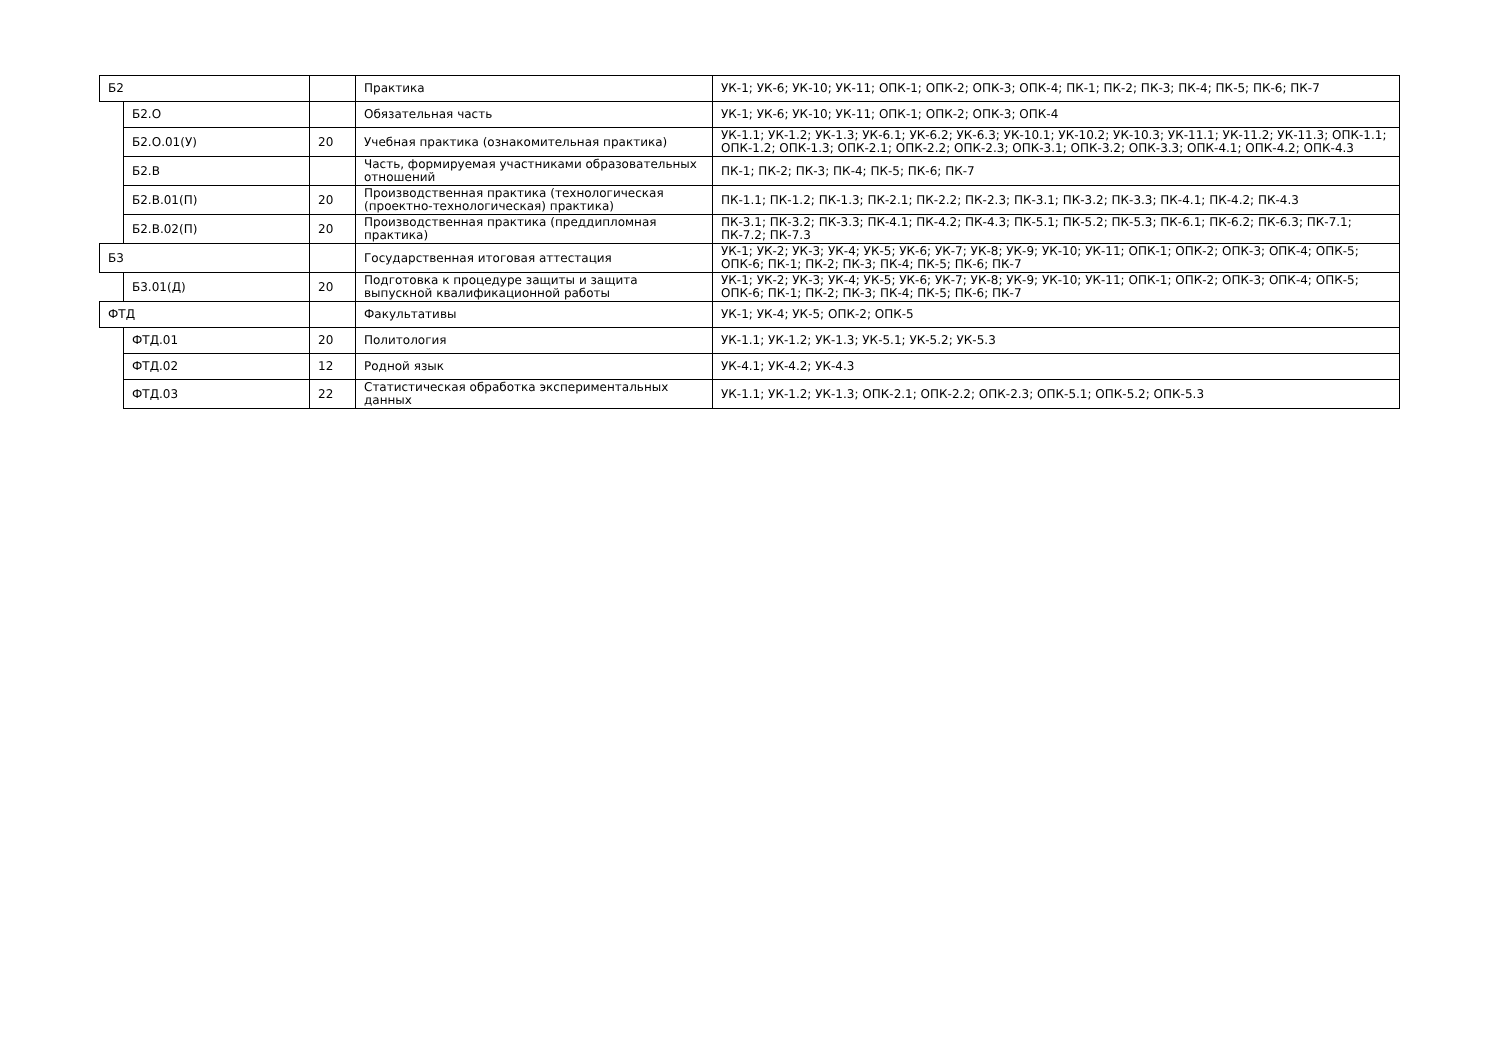| Б2 | | | Практика | УК-1; УК-6; УК-10; УК-11; ОПК-1; ОПК-2; ОПК-3; ОПК-4; ПК-1; ПК-2; ПК-3; ПК-4; ПК-5; ПК-6; ПК-7 |
| | Б2.О | | Обязательная часть | УК-1; УК-6; УК-10; УК-11; ОПК-1; ОПК-2; ОПК-3; ОПК-4 |
| | Б2.О.01(У) | 20 | Учебная практика (ознакомительная практика) | УК-1.1; УК-1.2; УК-1.3; УК-6.1; УК-6.2; УК-6.3; УК-10.1; УК-10.2; УК-10.3; УК-11.1; УК-11.2; УК-11.3; ОПК-1.1; ОПК-1.2; ОПК-1.3; ОПК-2.1; ОПК-2.2; ОПК-2.3; ОПК-3.1; ОПК-3.2; ОПК-3.3; ОПК-4.1; ОПК-4.2; ОПК-4.3 |
| | Б2.В | | Часть, формируемая участниками образовательных отношений | ПК-1; ПК-2; ПК-3; ПК-4; ПК-5; ПК-6; ПК-7 |
| | Б2.В.01(П) | 20 | Производственная практика (технологическая (проектно-технологическая) практика) | ПК-1.1; ПК-1.2; ПК-1.3; ПК-2.1; ПК-2.2; ПК-2.3; ПК-3.1; ПК-3.2; ПК-3.3; ПК-4.1; ПК-4.2; ПК-4.3 |
| | Б2.В.02(П) | 20 | Производственная практика (преддипломная практика) | ПК-3.1; ПК-3.2; ПК-3.3; ПК-4.1; ПК-4.2; ПК-4.3; ПК-5.1; ПК-5.2; ПК-5.3; ПК-6.1; ПК-6.2; ПК-6.3; ПК-7.1; ПК-7.2; ПК-7.3 |
| Б3 | | | Государственная итоговая аттестация | УК-1; УК-2; УК-3; УК-4; УК-5; УК-6; УК-7; УК-8; УК-9; УК-10; УК-11; ОПК-1; ОПК-2; ОПК-3; ОПК-4; ОПК-5; ОПК-6; ПК-1; ПК-2; ПК-3; ПК-4; ПК-5; ПК-6; ПК-7 |
| | Б3.01(Д) | 20 | Подготовка к процедуре защиты и защита выпускной квалификационной работы | УК-1; УК-2; УК-3; УК-4; УК-5; УК-6; УК-7; УК-8; УК-9; УК-10; УК-11; ОПК-1; ОПК-2; ОПК-3; ОПК-4; ОПК-5; ОПК-6; ПК-1; ПК-2; ПК-3; ПК-4; ПК-5; ПК-6; ПК-7 |
| ФТД | | | Факультативы | УК-1; УК-4; УК-5; ОПК-2; ОПК-5 |
| | ФТД.01 | 20 | Политология | УК-1.1; УК-1.2; УК-1.3; УК-5.1; УК-5.2; УК-5.3 |
| | ФТД.02 | 12 | Родной язык | УК-4.1; УК-4.2; УК-4.3 |
| | ФТД.03 | 22 | Статистическая обработка экспериментальных данных | УК-1.1; УК-1.2; УК-1.3; ОПК-2.1; ОПК-2.2; ОПК-2.3; ОПК-5.1; ОПК-5.2; ОПК-5.3 |